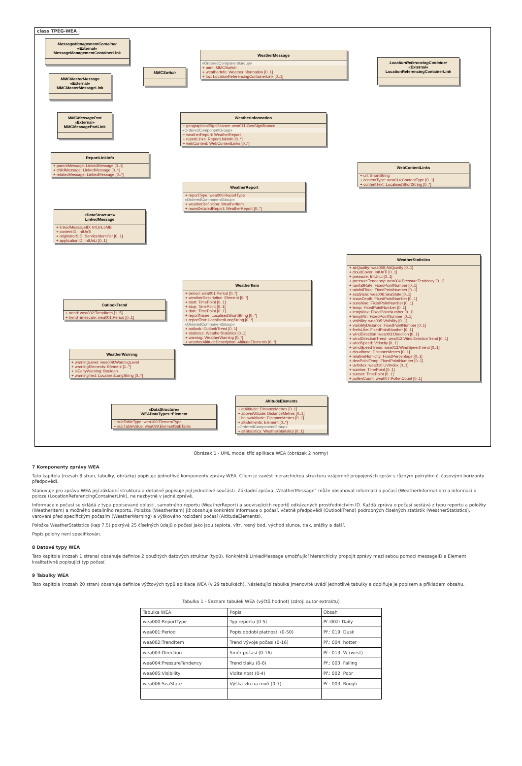class TPEG-WEA
MessageManagementContainer
«External»
MessageManagementContainerLink
MMCMasterMessage
«External»
MMCMasterMessageLink
MMCMessagePart
«External»
MMCMessagePartLink
MMCSwitch
WeatherMessage
«OrderedComponentGroup»
+ mmt: MMCSwitch
+ weatherInfo: WeatherInformation [0..1]
+ loc: LocationReferencingContainerLink [0..1]
LocationReferencingContainer
«External»
LocationReferencingContainerLink
WeatherInformation
+ geographicalSignificance: wea011:GeoSignificance
«OrderedComponentGroup»
+ weatherReport: WeatherReport
+ reportLinks: ReportLinkInfo [0..*]
+ webContent: WebContentLinks [0..*]
ReportLinkInfo
+ parentMessage: LinkedMessage [0..1]
+ childMessage: LinkedMessage [0..*]
+ relatedMessage: LinkedMessage [0..*]
WebContentLinks
+ url: ShortString
+ contentType: wea014:ContentType [0..1]
+ contentText: LocalisedShortString [0..*]
WeatherReport
+ reportType: wea000:ReportType
«OrderedComponentGroup»
+ weatherDefinition: WeatherItem
+ moreDetailedReport: WeatherReport [0..*]
«DataStructure»
LinkedMessage
+ linkedMessageID: IntUnLoMB
+ contentID: IntUnTi
+ originatorSID: ServiceIdentifier [0..1]
+ applicationID: IntUnLi [0..1]
WeatherStatistics
+ airQuality: wea008:AirQuality [0..1]
+ cloudCover: IntUnTi [0..1]
+ pressure: IntUnLi [0..1]
+ pressureTendency: wea004:PressureTendency [0..1]
+ rainfallRate: FixedPointNumber [0..1]
+ rainfallTotal: FixedPointNumber [0..1]
+ seaState: wea006:SeaState [0..1]
+ snowDepth: FixedPointNumber [0..1]
+ sunshine: FixedPointNumber [0..1]
+ temp: FixedPointNumber [0..1]
+ tempMax: FixedPointNumber [0..1]
+ tempMin: FixedPointNumber [0..1]
+ visibility: wea005:Visibility [0..1]
+ visibilityDistance: FixedPointNumber [0..1]
+ feelsLike: FixedPointNumber [0..1]
+ windDirection: wea003:Direction [0..1]
+ windDirectionTrend: wea012:WindDirectionTrend [0..1]
+ windSpeed: Velocity [0..1]
+ windSpeedTrend: wea013:WindSpeedTrend [0..1]
+ cloudbase: DistanceMetres [0..1]
+ relativeHumidity: FixedPercentage [0..1]
+ dewPointTemp: FixedPointNumber [0..1]
+ uvIndex: wea010:UVIndex [0..1]
+ sunrise: TimePoint [0..1]
+ sunset: TimePoint [0..1]
+ pollenCount: wea007:PollenCount [0..1]
WeatherItem
+ period: wea001:Period [0..*]
+ weatherDescription: Element [0..*]
+ start: TimePoint [0..1]
+ stop: TimePoint [0..1]
+ date: TimePoint [0..1]
+ reportName: LocalisedShortString [0..*]
+ reportText: LocalisedLongString [0..*]
«OrderedComponentGroup»
+ outlook: OutlookTrend [0..1]
+ statistics: WeatherStatistics [0..1]
+ warning: WeatherWarning [0..*]
+ weatherAltitudeDescription: AltitudeElements [0..*]
OutlookTrend
+ trend: wea002:TrendItem [1..5]
+ trendTimescale: wea001:Period [0..1]
WeatherWarning
+ warningLevel: wea009:WarningLevel
+ warningElements: Element [1..*]
+ isEarlyWarning: Boolean
+ warningText: LocalisedLongString [0..*]
AltitudeElements
+ atAltitude: DistanceMetres [0..1]
+ aboveAltitude: DistanceMetres [0..1]
+ belowAltitude: DistanceMetres [0..1]
+ altElements: Element [0..*]
«OrderedComponentGroup»
+ altStatistics: WeatherStatistics [0..1]
«DataStructure»
WEADataTypes::Element
+ subTableType: wea100:ElementType
+ subTableValue: wea099:ElementSubTable
Obrázek 1 - UML model tříd aplikace WEA (obrázek 2 normy)
7 Komponenty zprávy WEA
Tato kapitola (rozsah 8 stran, tabulky, obrázky) popisuje jednotlivé komponenty zprávy WEA. Cílem je zavést hierarchickou strukturu vzájemně propojených zpráv s různým pokrytím či časovými horizonty předpovědí.
Stanovuje pro zprávu WEA její základní strukturu a detailně popisuje její jednotlivé součásti. Základní zpráva „WeatherMessage“ může obsahovat informaci o počasí (WeatherInformation) a informaci o poloze (LocationReferencingContainerLink), ne nezbytně v jedné zprávě.
Informace o počasí se skládá z typu popisované oblasti, samotného reportu (WeatherReport) a souvisejících reportů odkázaných prostřednictvím ID. Každá zpráva o počasí sestává z typu reportu a položky (WeatherItem) a možného detailního reportu. Položka (WeatherItem) již obsahuje konkrétní informace o počasí, včetně předpovědi (OutlookTrend) podrobných číselných statistik (WeatherStatistics), varování před specifickým počasím (WeatherWarning) a výškového rozložení počasí (AltitudeElements).
Položka WeatherStatistics (kap 7.5) pokrývá 25 číselných údajů o počasí jako jsou teplota, vítr, rosný bod, východ slunce, tlak, srážky a další.
Popis polohy není specifikován.
8 Datové typy WEA
Tato kapitola (rozsah 1 strana) obsahuje definice 2 použitých datových struktur (typů). Konkrétně LinkedMessage umožňující hierarchicky propojit zprávy mezi sebou pomocí messageID a Element kvalitativně popisující typ počasí.
9 Tabulky WEA
Tato kapitola (rozsah 20 stran) obsahuje definice výčtových typů aplikace WEA (v 29 tabulkách). Následující tabulka jmenovitě uvádí jednotlivé tabulky a doplňuje je popisem a příkladem obsahu.
Tabulka 1 - Seznam tabulek WEA (výčtů hodnot) (zdroj: autor extraktu)
| Tabulka WEA | Popis | Obsah |
| --- | --- | --- |
| wea000:ReportType | Typ reportu (0-5) | Př.:002: Daily |
| wea001:Period | Popis období platnosti (0-50) | Př.: 019: Dusk |
| wea002:TrendItem | Trend vývoje počasí (0-16) | Př.: 004: hotter |
| wea003:Direction | Směr počasí (0-16) | Př.: 013: W (west) |
| wea004:PressureTendency | Trend tlaku (0-6) | Př.: 003: Falling |
| wea005:Visibility | Viditelnost (0-4) | Př.: 002: Poor |
| wea006:SeaState | Výška vln na moři (0-7) | Př.: 003: Rough |